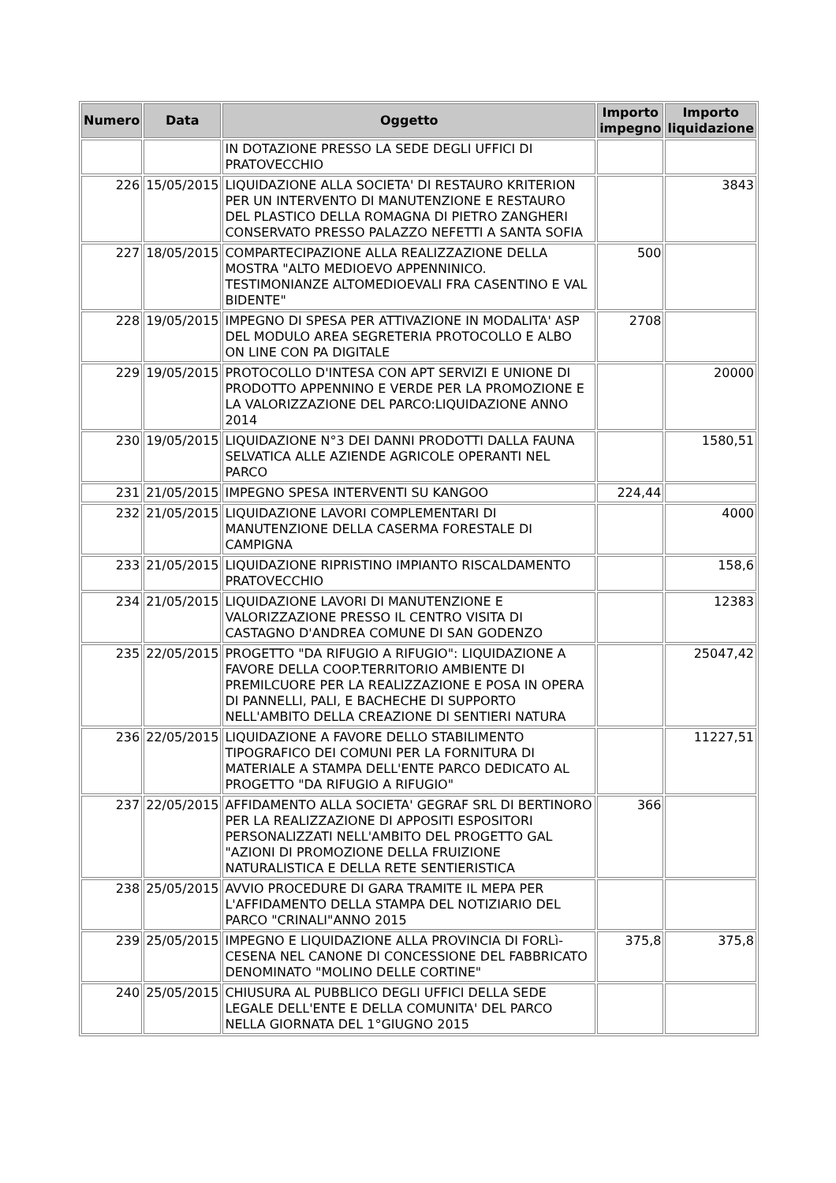| Numero | Data | Oggetto | Importo impegno | Importo liquidazione |
| --- | --- | --- | --- | --- |
| | | IN DOTAZIONE PRESSO LA SEDE DEGLI UFFICI DI PRATOVECCHIO | | |
| 226 | 15/05/2015 | LIQUIDAZIONE ALLA SOCIETA' DI RESTAURO KRITERION PER UN INTERVENTO DI MANUTENZIONE E RESTAURO DEL PLASTICO DELLA ROMAGNA DI PIETRO ZANGHERI CONSERVATO PRESSO PALAZZO NEFETTI A SANTA SOFIA | | 3843 |
| 227 | 18/05/2015 | COMPARTECIPAZIONE ALLA REALIZZAZIONE DELLA MOSTRA "ALTO MEDIOEVO APPENNINICO. TESTIMONIANZE ALTOMEDIOEVALI FRA CASENTINO E VAL BIDENTE" | 500 | |
| 228 | 19/05/2015 | IMPEGNO DI SPESA PER ATTIVAZIONE IN MODALITA' ASP DEL MODULO AREA SEGRETERIA PROTOCOLLO E ALBO ON LINE CON PA DIGITALE | 2708 | |
| 229 | 19/05/2015 | PROTOCOLLO D'INTESA CON APT SERVIZI E UNIONE DI PRODOTTO APPENNINO E VERDE PER LA PROMOZIONE E LA VALORIZZAZIONE DEL PARCO:LIQUIDAZIONE ANNO 2014 | | 20000 |
| 230 | 19/05/2015 | LIQUIDAZIONE N°3 DEI DANNI PRODOTTI DALLA FAUNA SELVATICA ALLE AZIENDE AGRICOLE OPERANTI NEL PARCO | | 1580,51 |
| 231 | 21/05/2015 | IMPEGNO SPESA INTERVENTI SU KANGOO | 224,44 | |
| 232 | 21/05/2015 | LIQUIDAZIONE LAVORI COMPLEMENTARI DI MANUTENZIONE DELLA CASERMA FORESTALE DI CAMPIGNA | | 4000 |
| 233 | 21/05/2015 | LIQUIDAZIONE RIPRISTINO IMPIANTO RISCALDAMENTO PRATOVECCHIO | | 158,6 |
| 234 | 21/05/2015 | LIQUIDAZIONE LAVORI DI MANUTENZIONE E VALORIZZAZIONE PRESSO IL CENTRO VISITA DI CASTAGNO D'ANDREA COMUNE DI SAN GODENZO | | 12383 |
| 235 | 22/05/2015 | PROGETTO "DA RIFUGIO A RIFUGIO": LIQUIDAZIONE A FAVORE DELLA COOP.TERRITORIO AMBIENTE DI PREMILCUORE PER LA REALIZZAZIONE E POSA IN OPERA DI PANNELLI, PALI, E BACHECHE DI SUPPORTO NELL'AMBITO DELLA CREAZIONE DI SENTIERI NATURA | | 25047,42 |
| 236 | 22/05/2015 | LIQUIDAZIONE A FAVORE DELLO STABILIMENTO TIPOGRAFICO DEI COMUNI PER LA FORNITURA DI MATERIALE A STAMPA DELL'ENTE PARCO DEDICATO AL PROGETTO "DA RIFUGIO A RIFUGIO" | | 11227,51 |
| 237 | 22/05/2015 | AFFIDAMENTO ALLA SOCIETA' GEGRAF SRL DI BERTINORO PER LA REALIZZAZIONE DI APPOSITI ESPOSITORI PERSONALIZZATI NELL'AMBITO DEL PROGETTO GAL "AZIONI DI PROMOZIONE DELLA FRUIZIONE NATURALISTICA E DELLA RETE SENTIERISTICA | 366 | |
| 238 | 25/05/2015 | AVVIO PROCEDURE DI GARA TRAMITE IL MEPA PER L'AFFIDAMENTO DELLA STAMPA DEL NOTIZIARIO DEL PARCO "CRINALI"ANNO 2015 | | |
| 239 | 25/05/2015 | IMPEGNO E LIQUIDAZIONE ALLA PROVINCIA DI FORLì-CESENA NEL CANONE DI CONCESSIONE DEL FABBRICATO DENOMINATO "MOLINO DELLE CORTINE" | 375,8 | 375,8 |
| 240 | 25/05/2015 | CHIUSURA AL PUBBLICO DEGLI UFFICI DELLA SEDE LEGALE DELL'ENTE E DELLA COMUNITA' DEL PARCO NELLA GIORNATA DEL 1°GIUGNO 2015 | | |